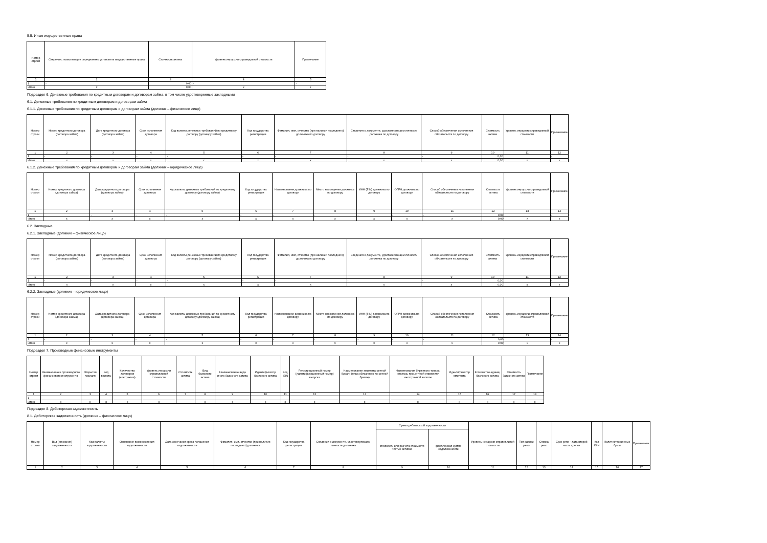5.5. Иные имущественные права
| Номер строки | Сведения, позволяющие определенно установить имущественные права | Стоимость актива | Уровень иерархии справедливой стоимости | Примечание |
| --- | --- | --- | --- | --- |
| 1 | 2 | 3 | 4 | 5 |
| 1 | - | 0,00 | - | - |
| Итого | x | 0,00 | x | x |
Подраздел 6. Денежные требования по кредитным договорам и договорам займа, в том числе удостоверенные закладными
6.1. Денежные требования по кредитным договорам и договорам займа
6.1.1. Денежные требования по кредитным договорам и договорам займа (должник – физическое лицо)
| Номер строки | Номер кредитного договора (договора займа) | Дата кредитного договора (договора займа) | Срок исполнения договора | Код валюты денежных требований по кредитному договору (договору займа) | Код государства регистрации | Фамилия, имя, отчество (при наличии последнего) должника по договору | Сведения о документе, удостоверяющем личность должника по договору | Способ обеспечения исполнения обязательств по договору | Стоимость актива | Уровень иерархии справедливой стоимости | Примечание |
| --- | --- | --- | --- | --- | --- | --- | --- | --- | --- | --- | --- |
| 1 | 2 | 3 | 4 | 5 | 6 | 7 | 8 | 9 | 10 | 11 | 12 |
| 1 | - | - | - | - | - | - | - | - | 0,00 | | - |
| Итого | x | x | x | x | x | x | x | x | 0,00 | x | x |
6.1.2. Денежные требования по кредитным договорам и договорам займа (должник – юридическое лицо)
| Номер строки | Номер кредитного договора (договора займа) | Дата кредитного договора (договора займа) | Срок исполнения договора | Код валюты денежных требований по кредитному договору (договору займа) | Код государства регистрации | Наименование должника по договору | Место нахождения должника по договору | ИНН (TIN) должника по договору | ОГРН должника по договору | Способ обеспечения исполнения обязательств по договору | Стоимость актива | Уровень иерархии справедливой стоимости | Примечание |
| --- | --- | --- | --- | --- | --- | --- | --- | --- | --- | --- | --- | --- | --- |
| 1 | 2 | 3 | 4 | 5 | 6 | 7 | 8 | 9 | 10 | 11 | 12 | 13 | 14 |
| 1 | | - | - | - | - | - | - | - | - | - | 0,00 | | - |
| Итого | x | x | x | x | x | x | x | x | x | x | 0,00 | x | x |
6.2. Закладные
6.2.1. Закладные (должник – физическое лицо)
| Номер строки | Номер кредитного договора (договора займа) | Дата кредитного договора (договора займа) | Срок исполнения договора | Код валюты денежных требований по кредитному договору (договору займа) | Код государства регистрации | Фамилия, имя, отчество (при наличии последнего) должника по договору | Сведения о документе, удостоверяющем личность должника по договору | Способ обеспечения исполнения обязательств по договору | Стоимость актива | Уровень иерархии справедливой стоимости | Примечание |
| --- | --- | --- | --- | --- | --- | --- | --- | --- | --- | --- | --- |
| 1 | 2 | 3 | 4 | 5 | 6 | 7 | 8 | 9 | 10 | 11 | 12 |
| 1 | - | - | - | - | - | - | - | - | 0,00 | | - |
| Итого | x | x | x | x | x | x | x | x | 0,00 | x | x |
6.2.2. Закладные (должник – юридическое лицо)
| Номер строки | Номер кредитного договора (договора займа) | Дата кредитного договора (договора займа) | Срок исполнения договора | Код валюты денежных требований по кредитному договору (договору займа) | Код государства регистрации | Наименование должника по договору | Место нахождения должника по договору | ИНН (TIN) должника по договору | ОГРН должника по договору | Способ обеспечения исполнения обязательств по договору | Стоимость актива | Уровень иерархии справедливой стоимости | Примечание |
| --- | --- | --- | --- | --- | --- | --- | --- | --- | --- | --- | --- | --- | --- |
| 1 | 2 | 3 | 4 | 5 | 6 | 7 | 8 | 9 | 10 | 11 | 12 | 13 | 14 |
| 1 | - | - | - | - | - | - | - | - | - | - | 0,00 | | - |
| Итого | x | x | x | x | x | x | x | x | x | x | 0,00 | x | x |
Подраздел 7. Производные финансовые инструменты
| Номер строки | Наименование производного финансового инструмента | Открытая позиция | Код валюты | Количество договоров (контрактов) | Уровень иерархии справедливой стоимости | Стоимость актива | Вид базисного актива | Наименование вида иного базисного актива | Идентификатор базисного актива | Код ISIN | Регистрационный номер (идентификационный номер) выпуска | Наименование эмитента ценной бумаги (лица обязанного по ценной бумаге) | Наименование биржевого товара, индекса, процентной ставки или иностранной валюты | Идентификатор эмитента | Количество единиц базисного актива | Стоимость базисного актива | Примечание |
| --- | --- | --- | --- | --- | --- | --- | --- | --- | --- | --- | --- | --- | --- | --- | --- | --- | --- |
| 1 | 2 | 3 | 4 | 5 | 6 | 7 | 8 | 9 | 10 | 11 | 12 | 13 | 14 | 15 | 16 | 17 | 18 |
| 1 | | | | | | | | | | | | | | | | | |
| Итого | x | x | x | x | x | | x | x | x | x | x | x | x | x | x | x | x |
Подраздел 8. Дебиторская задолженность
8.1. Дебиторская задолженность (должник – физическое лицо)
| Номер строки | Вид (описание) задолженности | Код валюты задолженности | Основание возникновения задолженности | Дата окончания срока погашения задолженности | Фамилия, имя, отчество (при наличии последнего) должника | Код государства регистрации | Сведения о документе, удостоверяющем личность должника | Сумма дебиторской задолженности | | Уровень иерархии справедливой стоимости | Тип сделки репо | Ставка репо | Срок репо - дата второй части сделки | Код ISIN | Количество ценных бумаг | Примечание |
| --- | --- | --- | --- | --- | --- | --- | --- | --- | --- | --- | --- | --- | --- | --- | --- | --- |
| | | | | | | | | стоимость для расчета стоимости чистых активов | фактическая сумма задолженности | | | | | | | |
| 1 | 2 | 3 | 4 | 5 | 6 | 7 | 8 | 9 | 10 | 11 | 12 | 13 | 14 | 15 | 16 | 17 |